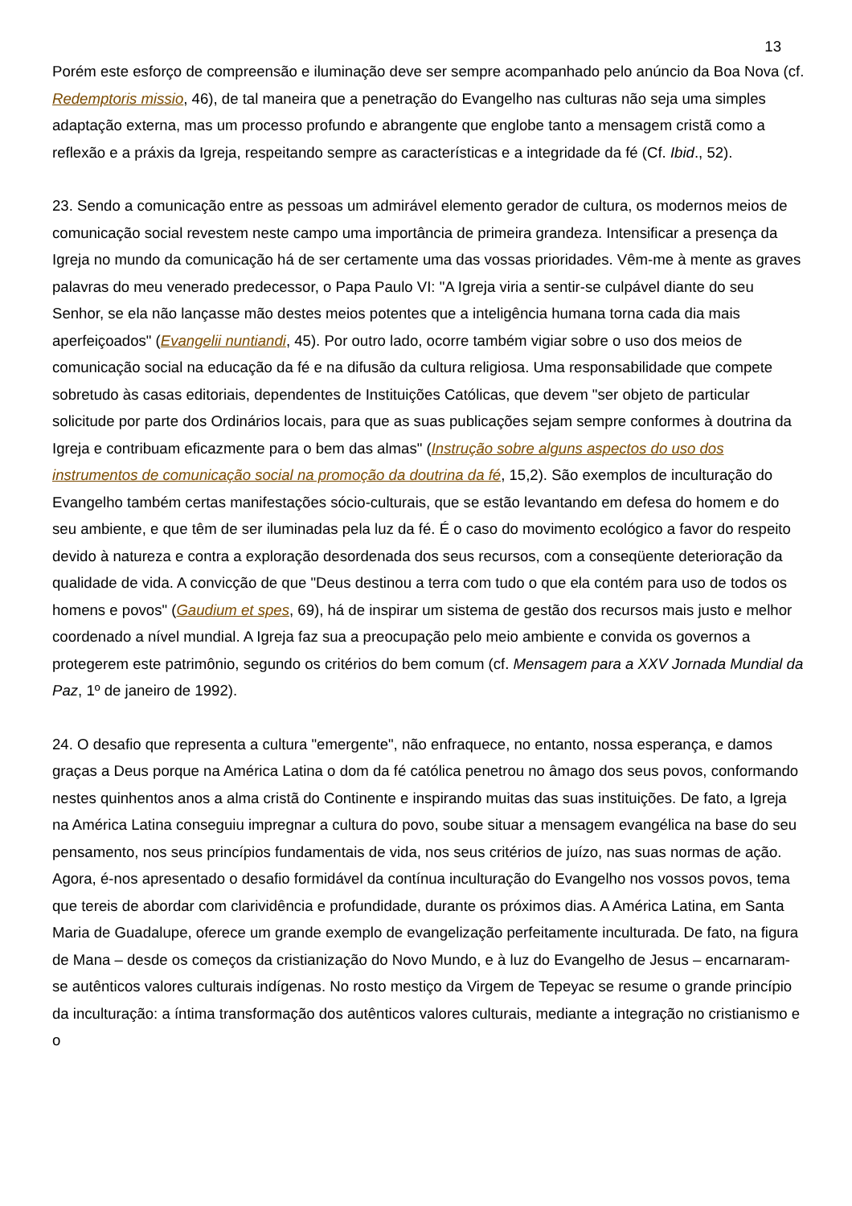13
Porém este esforço de compreensão e iluminação deve ser sempre acompanhado pelo anúncio da Boa Nova (cf. Redemptoris missio, 46), de tal maneira que a penetração do Evangelho nas culturas não seja uma simples adaptação externa, mas um processo profundo e abrangente que englobe tanto a mensagem cristã como a reflexão e a práxis da Igreja, respeitando sempre as características e a integridade da fé (Cf. Ibid., 52).
23. Sendo a comunicação entre as pessoas um admirável elemento gerador de cultura, os modernos meios de comunicação social revestem neste campo uma importância de primeira grandeza. Intensificar a presença da Igreja no mundo da comunicação há de ser certamente uma das vossas prioridades. Vêm-me à mente as graves palavras do meu venerado predecessor, o Papa Paulo VI: "A Igreja viria a sentir-se culpável diante do seu Senhor, se ela não lançasse mão destes meios potentes que a inteligência humana torna cada dia mais aperfeiçoados" (Evangelii nuntiandi, 45). Por outro lado, ocorre também vigiar sobre o uso dos meios de comunicação social na educação da fé e na difusão da cultura religiosa. Uma responsabilidade que compete sobretudo às casas editoriais, dependentes de Instituições Católicas, que devem "ser objeto de particular solicitude por parte dos Ordinários locais, para que as suas publicações sejam sempre conformes à doutrina da Igreja e contribuam eficazmente para o bem das almas" (Instrução sobre alguns aspectos do uso dos instrumentos de comunicação social na promoção da doutrina da fé, 15,2). São exemplos de inculturação do Evangelho também certas manifestações sócio-culturais, que se estão levantando em defesa do homem e do seu ambiente, e que têm de ser iluminadas pela luz da fé. É o caso do movimento ecológico a favor do respeito devido à natureza e contra a exploração desordenada dos seus recursos, com a conseqüente deterioração da qualidade de vida. A convicção de que "Deus destinou a terra com tudo o que ela contém para uso de todos os homens e povos" (Gaudium et spes, 69), há de inspirar um sistema de gestão dos recursos mais justo e melhor coordenado a nível mundial. A Igreja faz sua a preocupação pelo meio ambiente e convida os governos a protegerem este patrimônio, segundo os critérios do bem comum (cf. Mensagem para a XXV Jornada Mundial da Paz, 1º de janeiro de 1992).
24. O desafio que representa a cultura "emergente", não enfraquece, no entanto, nossa esperança, e damos graças a Deus porque na América Latina o dom da fé católica penetrou no âmago dos seus povos, conformando nestes quinhentos anos a alma cristã do Continente e inspirando muitas das suas instituições. De fato, a Igreja na América Latina conseguiu impregnar a cultura do povo, soube situar a mensagem evangélica na base do seu pensamento, nos seus princípios fundamentais de vida, nos seus critérios de juízo, nas suas normas de ação. Agora, é-nos apresentado o desafio formidável da contínua inculturação do Evangelho nos vossos povos, tema que tereis de abordar com clarividência e profundidade, durante os próximos dias. A América Latina, em Santa Maria de Guadalupe, oferece um grande exemplo de evangelização perfeitamente inculturada. De fato, na figura de Mana – desde os começos da cristianização do Novo Mundo, e à luz do Evangelho de Jesus – encarnaram-se autênticos valores culturais indígenas. No rosto mestiço da Virgem de Tepeyac se resume o grande princípio da inculturação: a íntima transformação dos autênticos valores culturais, mediante a integração no cristianismo e o